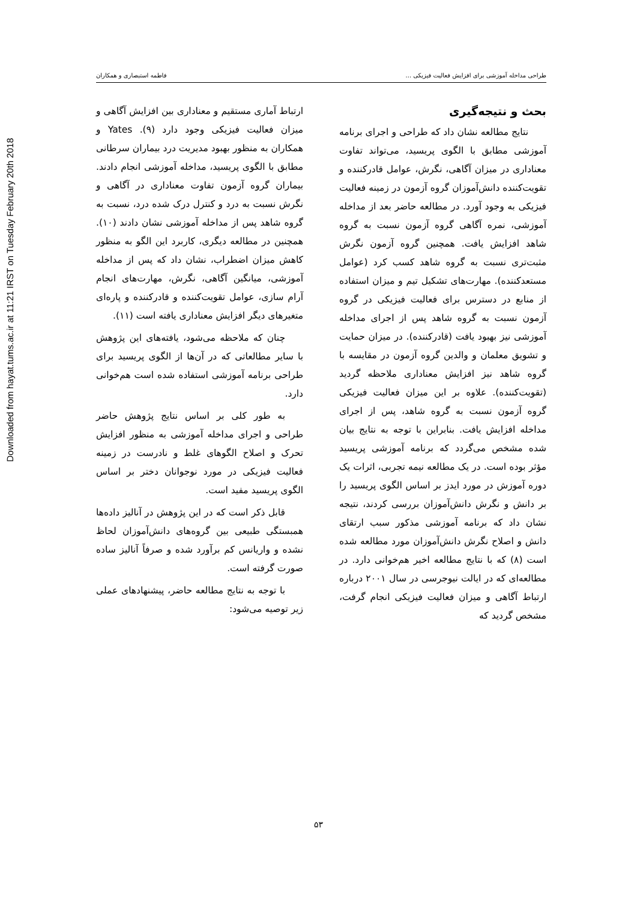Downloaded from hayat.tums.ac.ir at 11:21 IRST on Tuesday February 20th 2018
طراحی مداخله آموزشی برای افزایش فعالیت فیزیکی ... فاطمه استبصاری و همکاران
بحث و نتیجه‌گیری
نتایج مطالعه نشان داد که طراحی و اجرای برنامه آموزشی مطابق با الگوی پریسید، می‌تواند تفاوت معناداری در میزان آگاهی، نگرش، عوامل قادرکننده و تقویت‌کننده دانش‌آموزان گروه آزمون در زمینه فعالیت فیزیکی به وجود آورد. در مطالعه حاضر بعد از مداخله آموزشی، نمره آگاهی گروه آزمون نسبت به گروه شاهد افزایش یافت. همچنین گروه آزمون نگرش مثبت‌تری نسبت به گروه شاهد کسب کرد (عوامل مستعدکننده). مهارت‌های تشکیل تیم و میزان استفاده از منابع در دسترس برای فعالیت فیزیکی در گروه آزمون نسبت به گروه شاهد پس از اجرای مداخله آموزشی نیز بهبود یافت (قادرکننده). در میزان حمایت و تشویق معلمان و والدین گروه آزمون در مقایسه با گروه شاهد نیز افزایش معناداری ملاحظه گردید (تقویت‌کننده). علاوه بر این میزان فعالیت فیزیکی گروه آزمون نسبت به گروه شاهد، پس از اجرای مداخله افزایش یافت. بنابراین با توجه به نتایج بیان شده مشخص می‌گردد که برنامه آموزشی پریسید مؤثر بوده است. در یک مطالعه نیمه تجربی، اثرات یک دوره آموزش در مورد ایدز بر اساس الگوی پریسید را بر دانش و نگرش دانش‌آموزان بررسی کردند، نتیجه نشان داد که برنامه آموزشی مذکور سبب ارتقای دانش و اصلاح نگرش دانش‌آموزان مورد مطالعه شده است (۸) که با نتایج مطالعه اخیر هم‌خوانی دارد. در مطالعه‌ای که در ایالت نیوجرسی در سال ۲۰۰۱ درباره ارتباط آگاهی و میزان فعالیت فیزیکی انجام گرفت، مشخص گردید که
ارتباط آماری مستقیم و معناداری بین افزایش آگاهی و میزان فعالیت فیزیکی وجود دارد (۹). Yates و همکاران به منظور بهبود مدیریت درد بیماران سرطانی مطابق با الگوی پریسید، مداخله آموزشی انجام دادند. بیماران گروه آزمون تفاوت معناداری در آگاهی و نگرش نسبت به درد و کنترل درک شده درد، نسبت به گروه شاهد پس از مداخله آموزشی نشان دادند (۱۰). همچنین در مطالعه دیگری، کاربرد این الگو به منظور کاهش میزان اضطراب، نشان داد که پس از مداخله آموزشی، میانگین آگاهی، نگرش، مهارت‌های انجام آرام سازی، عوامل تقویت‌کننده و قادرکننده و پاره‌ای متغیرهای دیگر افزایش معناداری یافته است (۱۱).
چنان که ملاحظه می‌شود، یافته‌های این پژوهش با سایر مطالعاتی که در آن‌ها از الگوی پریسید برای طراحی برنامه آموزشی استفاده شده است هم‌خوانی دارد.
به طور کلی بر اساس نتایج پژوهش حاضر طراحی و اجرای مداخله آموزشی به منظور افزایش تحرک و اصلاح الگوهای غلط و نادرست در زمینه فعالیت فیزیکی در مورد نوجوانان دختر بر اساس الگوی پریسید مفید است.
قابل ذکر است که در این پژوهش در آنالیز داده‌ها همبستگی طبیعی بین گروه‌های دانش‌آموزان لحاظ نشده و واریانس کم برآورد شده و صرفاً آنالیز ساده صورت گرفته است.
با توجه به نتایج مطالعه حاضر، پیشنهادهای عملی زیر توصیه می‌شود:
۵۳